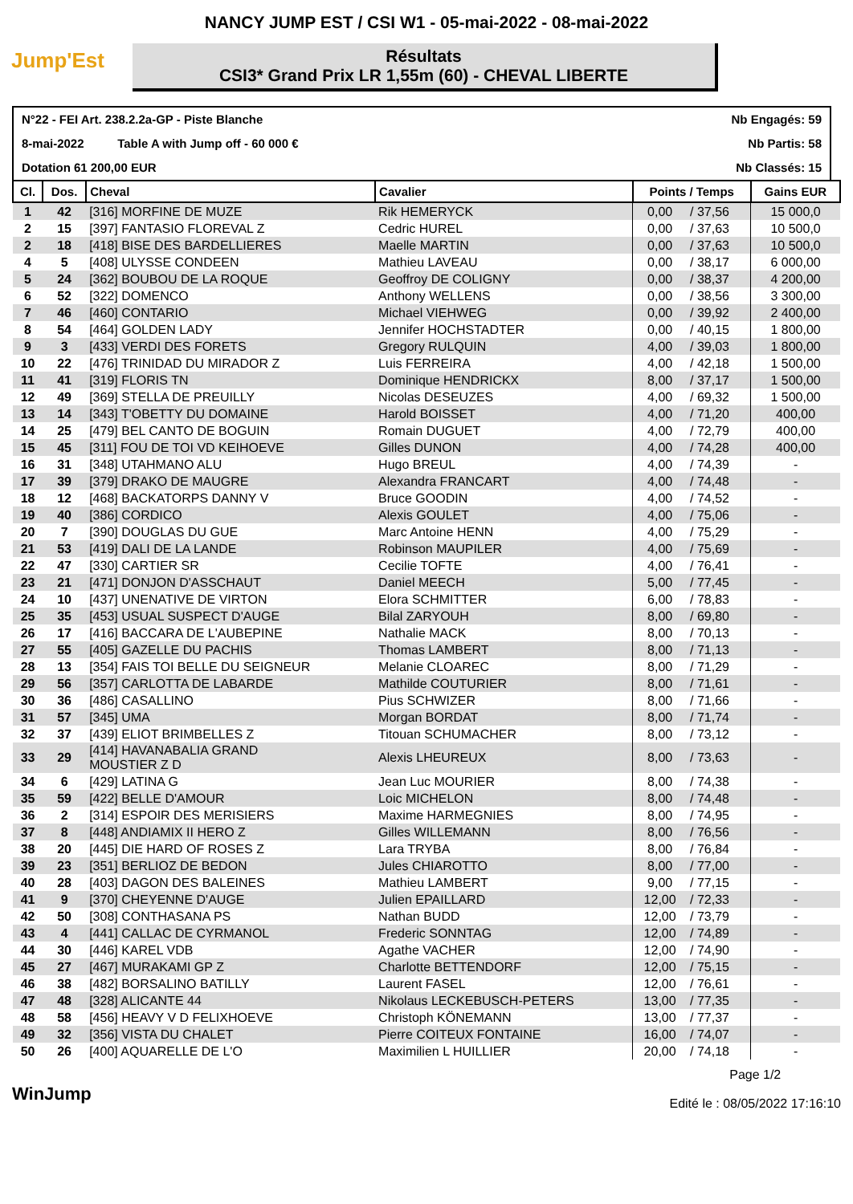NANCY JUMP EST / CSI W1 - 05-mai-2022 - 08-mai-2022
Jump'Est
Résultats
CSI3* Grand Prix LR 1,55m (60) - CHEVAL LIBERTE
N°22 - FEI Art. 238.2.2a-GP - Piste Blanche Nb Engagés: 59
8-mai-2022 Table A with Jump off - 60 000 € Nb Partis: 58
Dotation 61 200,00 EUR Nb Classés: 15
| Cl. | Dos. | Cheval | Cavalier | Points / Temps | | Gains EUR |
| --- | --- | --- | --- | --- | --- | --- |
| 1 | 42 | [316] MORFINE DE MUZE | Rik HEMERYCK | 0,00 | / 37,56 | 15 000,0 |
| 2 | 15 | [397] FANTASIO FLOREVAL Z | Cedric HUREL | 0,00 | / 37,63 | 10 500,0 |
| 2 | 18 | [418] BISE DES BARDELLIERES | Maelle MARTIN | 0,00 | / 37,63 | 10 500,0 |
| 4 | 5 | [408] ULYSSE CONDEEN | Mathieu LAVEAU | 0,00 | / 38,17 | 6 000,00 |
| 5 | 24 | [362] BOUBOU DE LA ROQUE | Geoffroy DE COLIGNY | 0,00 | / 38,37 | 4 200,00 |
| 6 | 52 | [322] DOMENCO | Anthony WELLENS | 0,00 | / 38,56 | 3 300,00 |
| 7 | 46 | [460] CONTARIO | Michael VIEHWEG | 0,00 | / 39,92 | 2 400,00 |
| 8 | 54 | [464] GOLDEN LADY | Jennifer HOCHSTADTER | 0,00 | / 40,15 | 1 800,00 |
| 9 | 3 | [433] VERDI DES FORETS | Gregory RULQUIN | 4,00 | / 39,03 | 1 800,00 |
| 10 | 22 | [476] TRINIDAD DU MIRADOR Z | Luis FERREIRA | 4,00 | / 42,18 | 1 500,00 |
| 11 | 41 | [319] FLORIS TN | Dominique HENDRICKX | 8,00 | / 37,17 | 1 500,00 |
| 12 | 49 | [369] STELLA DE PREUILLY | Nicolas DESEUZES | 4,00 | / 69,32 | 1 500,00 |
| 13 | 14 | [343] T'OBETTY DU DOMAINE | Harold BOISSET | 4,00 | / 71,20 | 400,00 |
| 14 | 25 | [479] BEL CANTO DE BOGUIN | Romain DUGUET | 4,00 | / 72,79 | 400,00 |
| 15 | 45 | [311] FOU DE TOI VD KEIHOEVE | Gilles DUNON | 4,00 | / 74,28 | 400,00 |
| 16 | 31 | [348] UTAHMANO ALU | Hugo BREUL | 4,00 | / 74,39 | - |
| 17 | 39 | [379] DRAKO DE MAUGRE | Alexandra FRANCART | 4,00 | / 74,48 | - |
| 18 | 12 | [468] BACKATORPS DANNY V | Bruce GOODIN | 4,00 | / 74,52 | - |
| 19 | 40 | [386] CORDICO | Alexis GOULET | 4,00 | / 75,06 | - |
| 20 | 7 | [390] DOUGLAS DU GUE | Marc Antoine HENN | 4,00 | / 75,29 | - |
| 21 | 53 | [419] DALI DE LA LANDE | Robinson MAUPILER | 4,00 | / 75,69 | - |
| 22 | 47 | [330] CARTIER SR | Cecilie TOFTE | 4,00 | / 76,41 | - |
| 23 | 21 | [471] DONJON D'ASSCHAUT | Daniel MEECH | 5,00 | / 77,45 | - |
| 24 | 10 | [437] UNENATIVE DE VIRTON | Elora SCHMITTER | 6,00 | / 78,83 | - |
| 25 | 35 | [453] USUAL SUSPECT D'AUGE | Bilal ZARYOUH | 8,00 | / 69,80 | - |
| 26 | 17 | [416] BACCARA DE L'AUBEPINE | Nathalie MACK | 8,00 | / 70,13 | - |
| 27 | 55 | [405] GAZELLE DU PACHIS | Thomas LAMBERT | 8,00 | / 71,13 | - |
| 28 | 13 | [354] FAIS TOI BELLE DU SEIGNEUR | Melanie CLOAREC | 8,00 | / 71,29 | - |
| 29 | 56 | [357] CARLOTTA DE LABARDE | Mathilde COUTURIER | 8,00 | / 71,61 | - |
| 30 | 36 | [486] CASALLINO | Pius SCHWIZER | 8,00 | / 71,66 | - |
| 31 | 57 | [345] UMA | Morgan BORDAT | 8,00 | / 71,74 | - |
| 32 | 37 | [439] ELIOT BRIMBELLES Z | Titouan SCHUMACHER | 8,00 | / 73,12 | - |
| 33 | 29 | [414] HAVANABALIA GRAND MOUSTIER Z D | Alexis LHEUREUX | 8,00 | / 73,63 | - |
| 34 | 6 | [429] LATINA G | Jean Luc MOURIER | 8,00 | / 74,38 | - |
| 35 | 59 | [422] BELLE D'AMOUR | Loic MICHELON | 8,00 | / 74,48 | - |
| 36 | 2 | [314] ESPOIR DES MERISIERS | Maxime HARMEGNIES | 8,00 | / 74,95 | - |
| 37 | 8 | [448] ANDIAMIX II HERO Z | Gilles WILLEMANN | 8,00 | / 76,56 | - |
| 38 | 20 | [445] DIE HARD OF ROSES Z | Lara TRYBA | 8,00 | / 76,84 | - |
| 39 | 23 | [351] BERLIOZ DE BEDON | Jules CHIAROTTO | 8,00 | / 77,00 | - |
| 40 | 28 | [403] DAGON DES BALEINES | Mathieu LAMBERT | 9,00 | / 77,15 | - |
| 41 | 9 | [370] CHEYENNE D'AUGE | Julien EPAILLARD | 12,00 | / 72,33 | - |
| 42 | 50 | [308] CONTHASANA PS | Nathan BUDD | 12,00 | / 73,79 | - |
| 43 | 4 | [441] CALLAC DE CYRMANOL | Frederic SONNTAG | 12,00 | / 74,89 | - |
| 44 | 30 | [446] KAREL VDB | Agathe VACHER | 12,00 | / 74,90 | - |
| 45 | 27 | [467] MURAKAMI GP Z | Charlotte BETTENDORF | 12,00 | / 75,15 | - |
| 46 | 38 | [482] BORSALINO BATILLY | Laurent FASEL | 12,00 | / 76,61 | - |
| 47 | 48 | [328] ALICANTE 44 | Nikolaus LECKEBUSCH-PETERS | 13,00 | / 77,35 | - |
| 48 | 58 | [456] HEAVY V D FELIXHOEVE | Christoph KÖNEMANN | 13,00 | / 77,37 | - |
| 49 | 32 | [356] VISTA DU CHALET | Pierre COITEUX FONTAINE | 16,00 | / 74,07 | - |
| 50 | 26 | [400] AQUARELLE DE L'O | Maximilien L HUILLIER | 20,00 | / 74,18 | - |
WinJump
Page 1/2
Edité le : 08/05/2022 17:16:10